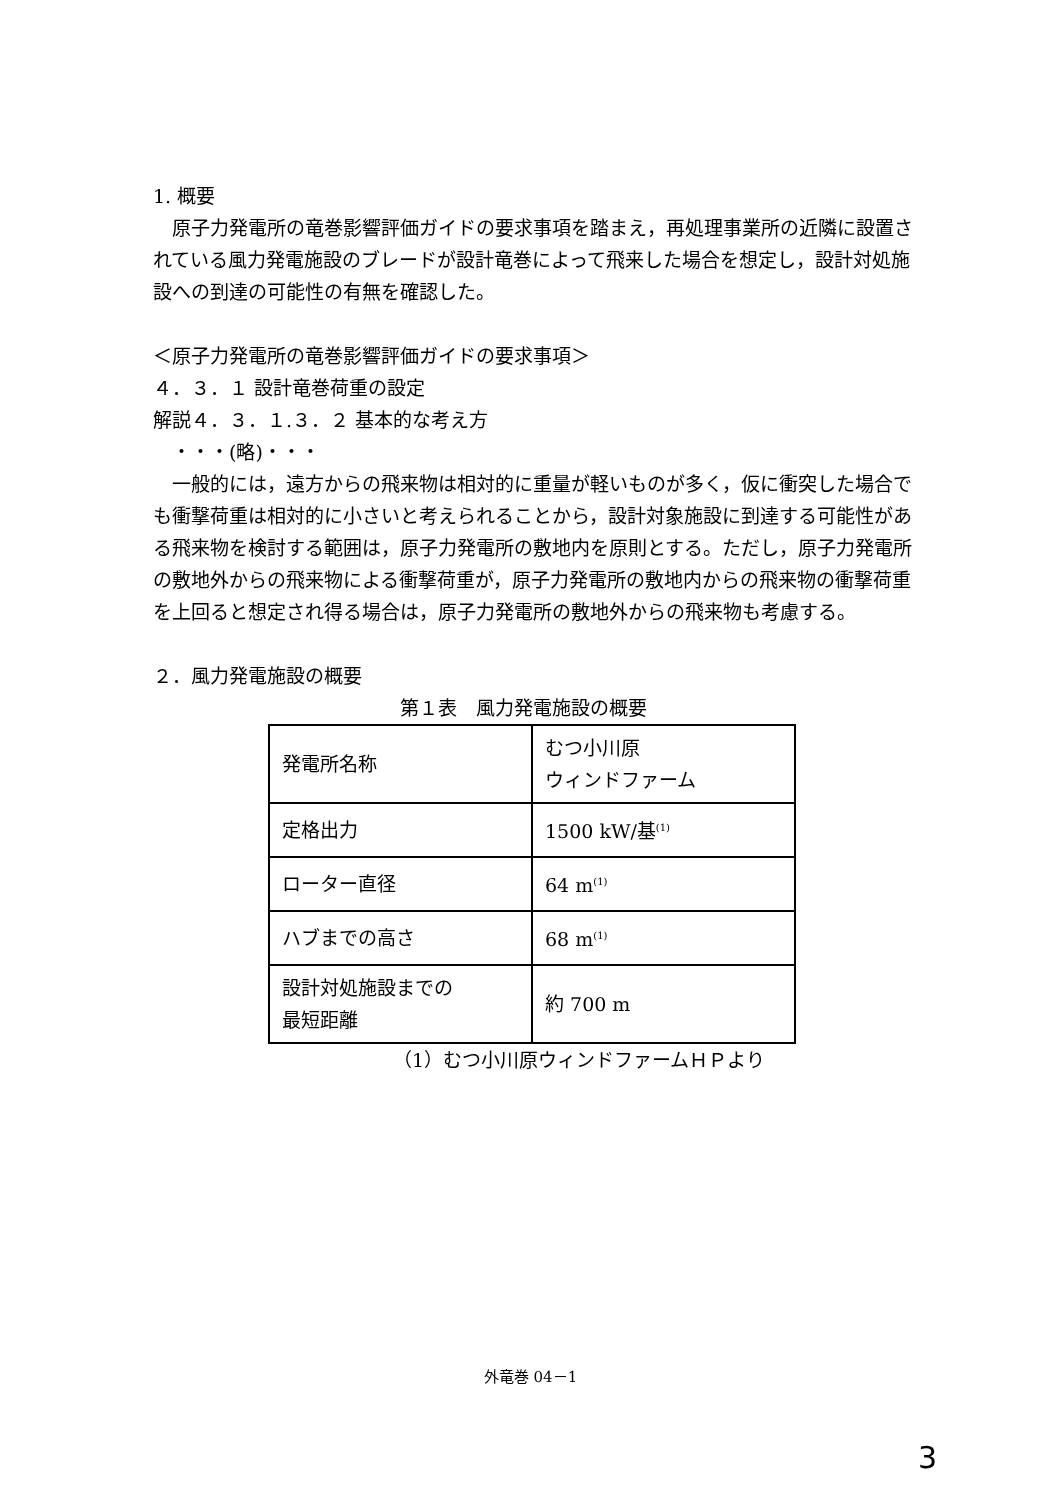1. 概要
　原子力発電所の竜巻影響評価ガイドの要求事項を踏まえ，再処理事業所の近隣に設置されている風力発電施設のブレードが設計竜巻によって飛来した場合を想定し，設計対処施設への到達の可能性の有無を確認した。
＜原子力発電所の竜巻影響評価ガイドの要求事項＞
４．３．１ 設計竜巻荷重の設定
解説４．３．１.３．２ 基本的な考え方
　・・・(略)・・・
　一般的には，遠方からの飛来物は相対的に重量が軽いものが多く，仮に衝突した場合でも衝撃荷重は相対的に小さいと考えられることから，設計対象施設に到達する可能性がある飛来物を検討する範囲は，原子力発電所の敷地内を原則とする。ただし，原子力発電所の敷地外からの飛来物による衝撃荷重が，原子力発電所の敷地内からの飛来物の衝撃荷重を上回ると想定され得る場合は，原子力発電所の敷地外からの飛来物も考慮する。
２．風力発電施設の概要
第１表　風力発電施設の概要
| 発電所名称 | むつ小川原 ウィンドファーム |
| 定格出力 | 1500 kW/基<sup>(1)</sup> |
| ローター直径 | 64 m<sup>(1)</sup> |
| ハブまでの高さ | 68 m<sup>(1)</sup> |
| 設計対処施設までの 最短距離 | 約 700 m |
（1）むつ小川原ウィンドファームＨＰより
外竜巻 04－1
3